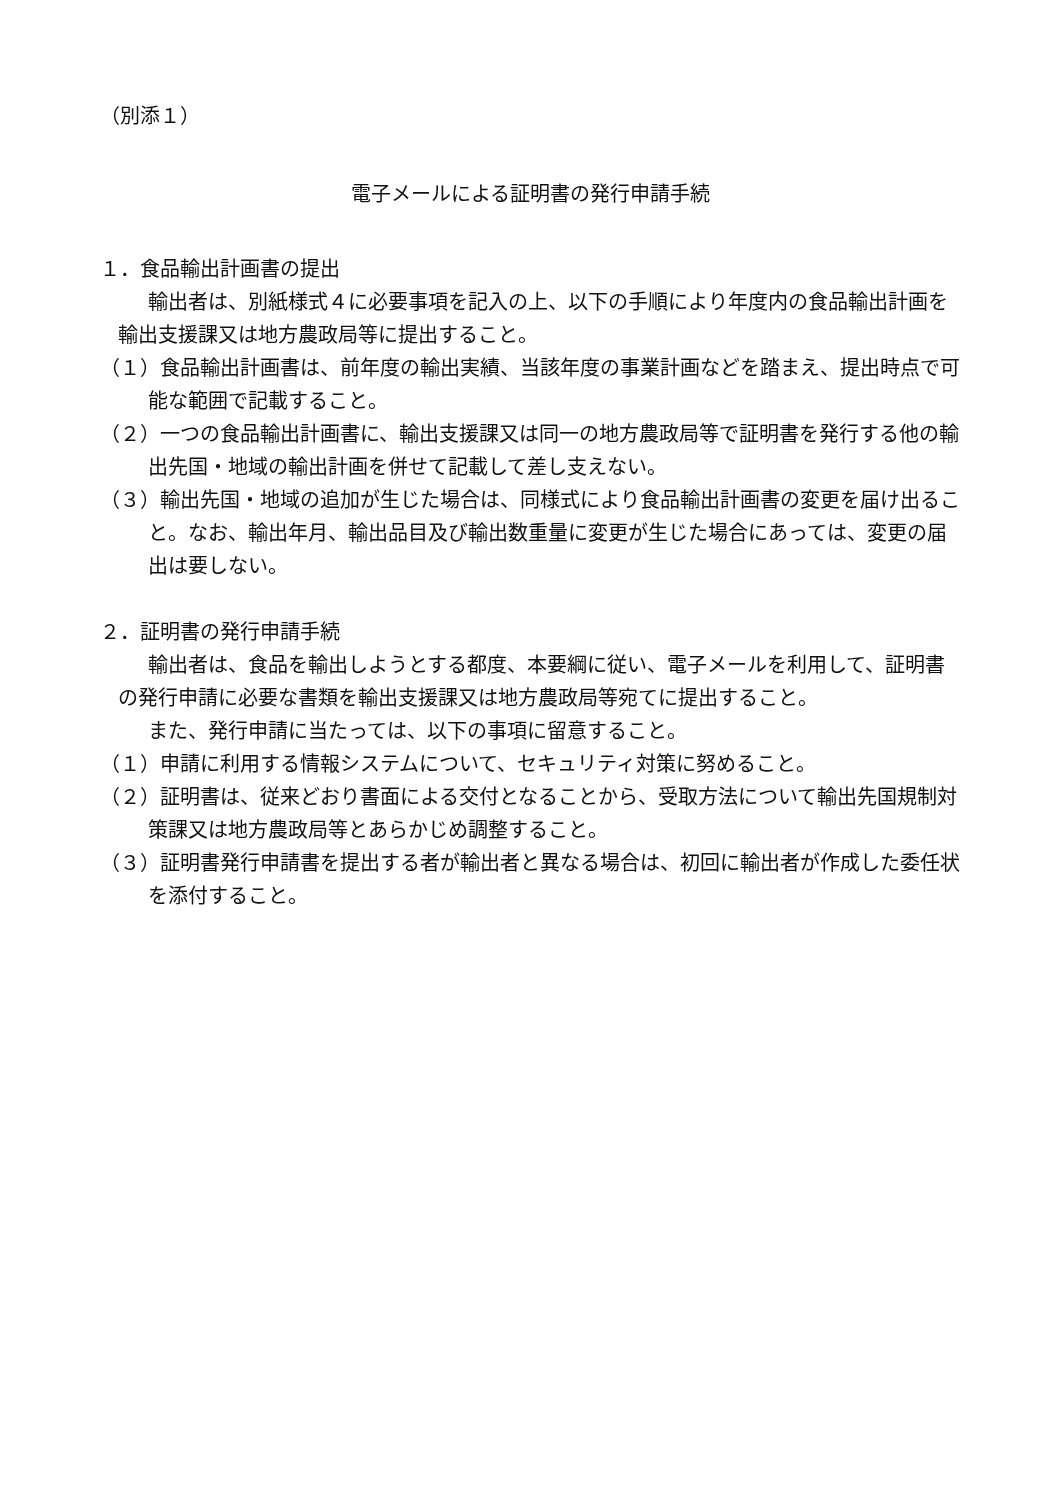（別添１）
電子メールによる証明書の発行申請手続
１．食品輸出計画書の提出
輸出者は、別紙様式４に必要事項を記入の上、以下の手順により年度内の食品輸出計画を輸出支援課又は地方農政局等に提出すること。
（１）食品輸出計画書は、前年度の輸出実績、当該年度の事業計画などを踏まえ、提出時点で可能な範囲で記載すること。
（２）一つの食品輸出計画書に、輸出支援課又は同一の地方農政局等で証明書を発行する他の輸出先国・地域の輸出計画を併せて記載して差し支えない。
（３）輸出先国・地域の追加が生じた場合は、同様式により食品輸出計画書の変更を届け出ること。なお、輸出年月、輸出品目及び輸出数重量に変更が生じた場合にあっては、変更の届出は要しない。
２．証明書の発行申請手続
輸出者は、食品を輸出しようとする都度、本要綱に従い、電子メールを利用して、証明書の発行申請に必要な書類を輸出支援課又は地方農政局等宛てに提出すること。
また、発行申請に当たっては、以下の事項に留意すること。
（１）申請に利用する情報システムについて、セキュリティ対策に努めること。
（２）証明書は、従来どおり書面による交付となることから、受取方法について輸出先国規制対策課又は地方農政局等とあらかじめ調整すること。
（３）証明書発行申請書を提出する者が輸出者と異なる場合は、初回に輸出者が作成した委任状を添付すること。